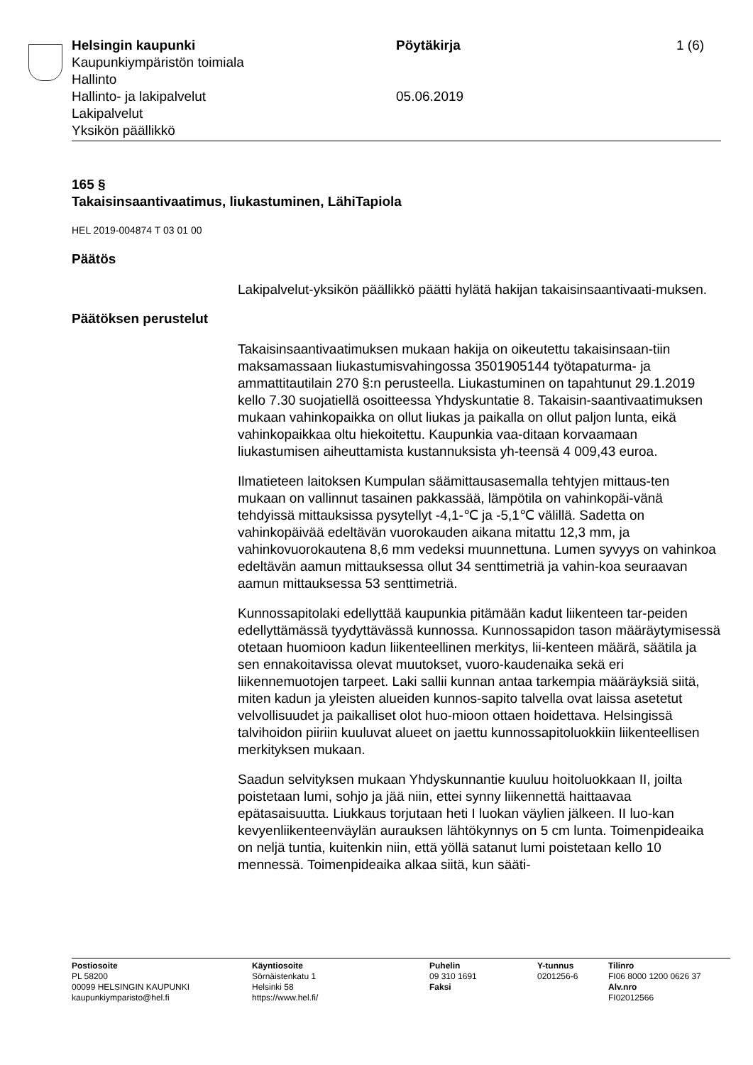Helsingin kaupunki Pöytäkirja 1 (6)
Kaupunkiympäristön toimiala
Hallinto
Hallinto- ja lakipalvelut 05.06.2019
Lakipalvelut
Yksikön päällikkö
165 §
Takaisinsaantivaatimus, liukastuminen, LähiTapiola
HEL 2019-004874 T 03 01 00
Päätös
Lakipalvelut-yksikön päällikkö päätti hylätä hakijan takaisinsaantivaati-muksen.
Päätöksen perustelut
Takaisinsaantivaatimuksen mukaan hakija on oikeutettu takaisinsaan-tiin maksamassaan liukastumisvahingossa 3501905144 työtapaturma- ja ammattitautilain 270 §:n perusteella. Liukastuminen on tapahtunut 29.1.2019 kello 7.30 suojatiellä osoitteessa Yhdyskuntatie 8. Takaisin-saantivaatimuksen mukaan vahinkopaikka on ollut liukas ja paikalla on ollut paljon lunta, eikä vahinkopaikkaa oltu hiekoitettu. Kaupunkia vaa-ditaan korvaamaan liukastumisen aiheuttamista kustannuksista yh-teensä 4 009,43 euroa.
Ilmatieteen laitoksen Kumpulan säämittausasemalla tehtyjen mittaus-ten mukaan on vallinnut tasainen pakkassää, lämpötila on vahinkopäi-vänä tehdyissä mittauksissa pysytellyt -4,1-℃ ja -5,1℃ välillä. Sadetta on vahinkopäivää edeltävän vuorokauden aikana mitattu 12,3 mm, ja vahinkovuorokautena 8,6 mm vedeksi muunnettuna. Lumen syvyys on vahinkoa edeltävän aamun mittauksessa ollut 34 senttimetriä ja vahin-koa seuraavan aamun mittauksessa 53 senttimetriä.
Kunnossapitolaki edellyttää kaupunkia pitämään kadut liikenteen tar-peiden edellyttämässä tyydyttävässä kunnossa. Kunnossapidon tason määräytymisessä otetaan huomioon kadun liikenteellinen merkitys, lii-kenteen määrä, säätila ja sen ennakoitavissa olevat muutokset, vuoro-kaudenaika sekä eri liikennemuotojen tarpeet. Laki sallii kunnan antaa tarkempia määräyksiä siitä, miten kadun ja yleisten alueiden kunnos-sapito talvella ovat laissa asetetut velvollisuudet ja paikalliset olot huo-mioon ottaen hoidettava. Helsingissä talvihoidon piiriin kuuluvat alueet on jaettu kunnossapitoluokkiin liikenteellisen merkityksen mukaan.
Saadun selvityksen mukaan Yhdyskunnantie kuuluu hoitoluokkaan II, joilta poistetaan lumi, sohjo ja jää niin, ettei synny liikennettä haittaavaa epätasaisuutta. Liukkaus torjutaan heti I luokan väylien jälkeen. II luo-kan kevyenliikenteenväylän aurauksen lähtökynnys on 5 cm lunta. Toimenpideaika on neljä tuntia, kuitenkin niin, että yöllä satanut lumi poistetaan kello 10 mennessä. Toimenpideaika alkaa siitä, kun sääti-
Postiosoite
PL 58200
00099 HELSINGIN KAUPUNKI
kaupunkiymparisto@hel.fi
Käyntiosoite
Sörnäistenkatu 1
Helsinki 58
https://www.hel.fi/
Puhelin
09 310 1691
Faksi
Y-tunnus
0201256-6
Tilinro
FI06 8000 1200 0626 37
Alv.nro
FI02012566